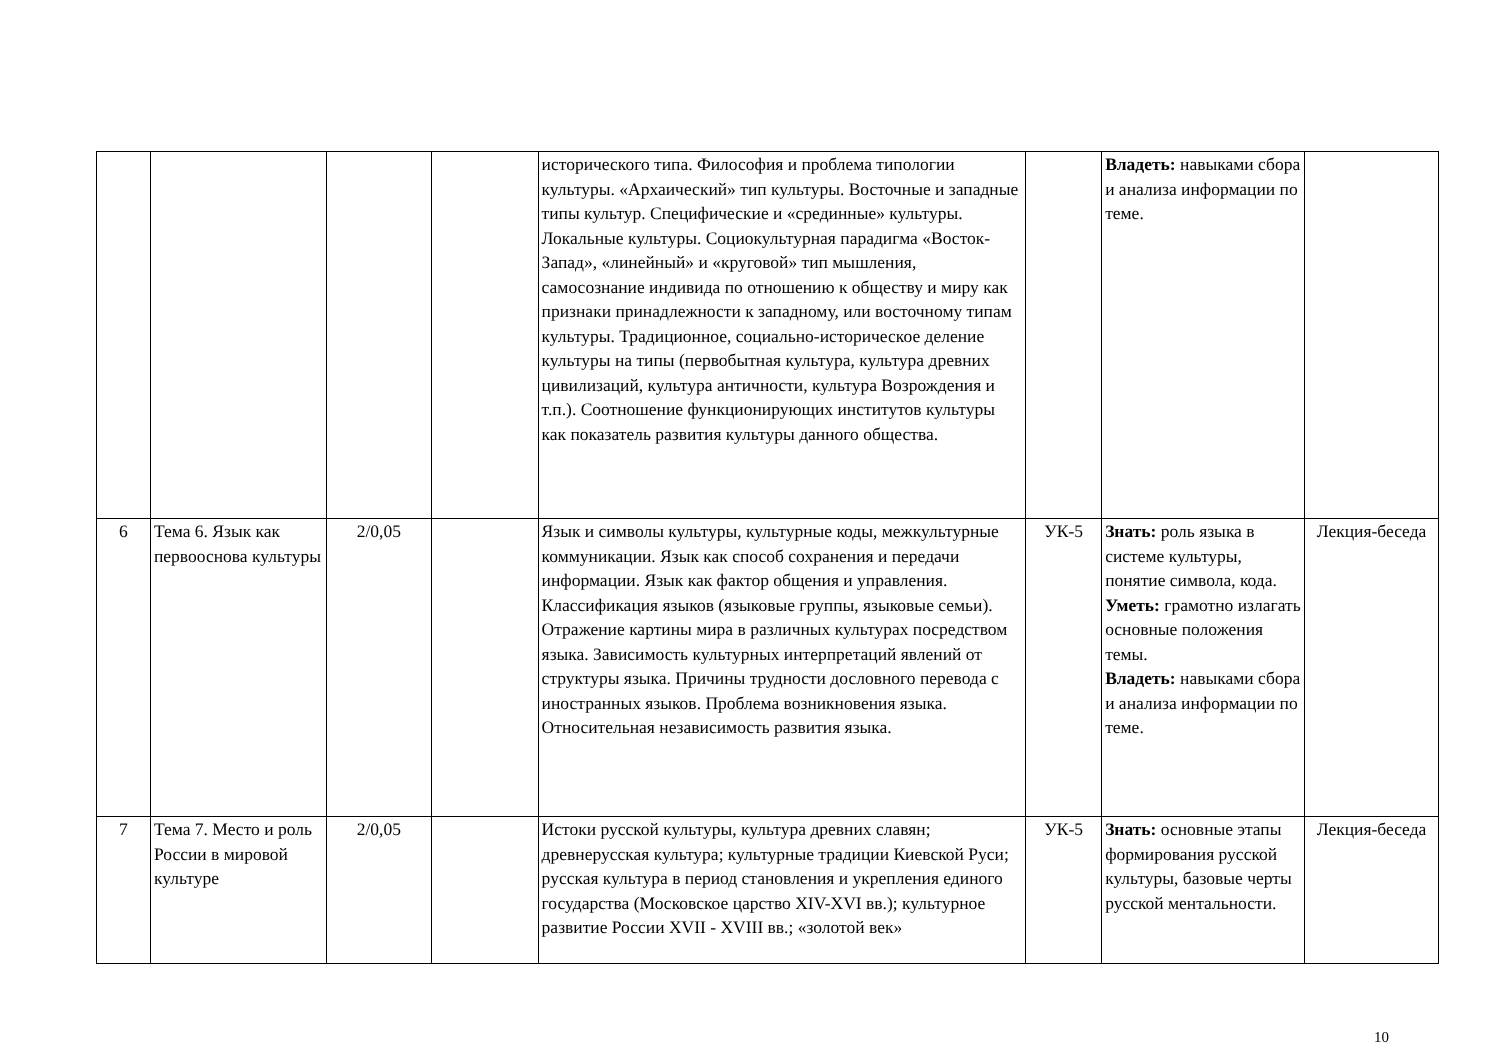| | | | | исторического типа. Философия и проблема типологии культуры. «Архаический» тип культуры. Восточные и западные типы культур. Специфические и «срединные» культуры. Локальные культуры. Социокультурная парадигма «Восток-Запад», «линейный» и «круговой» тип мышления, самосознание индивида по отношению к обществу и миру как признаки принадлежности к западному, или восточному типам культуры. Традиционное, социально-историческое деление культуры на типы (первобытная культура, культура древних цивилизаций, культура античности, культура Возрождения и т.п.). Соотношение функционирующих институтов культуры как показатель развития культуры данного общества. | | Владеть: навыками сбора и анализа информации по теме. | |
| 6 | Тема 6. Язык как первооснова культуры | 2/0,05 | | Язык и символы культуры, культурные коды, межкультурные коммуникации. Язык как способ сохранения и передачи информации. Язык как фактор общения и управления. Классификация языков (языковые группы, языковые семьи). Отражение картины мира в различных культурах посредством языка. Зависимость культурных интерпретаций явлений от структуры языка. Причины трудности дословного перевода с иностранных языков. Проблема возникновения языка. Относительная независимость развития языка. | УК-5 | Знать: роль языка в системе культуры, понятие символа, кода. Уметь: грамотно излагать основные положения темы. Владеть: навыками сбора и анализа информации по теме. | Лекция-беседа |
| 7 | Тема 7. Место и роль России в мировой культуре | 2/0,05 | | Истоки русской культуры, культура древних славян; древнерусская культура; культурные традиции Киевской Руси; русская культура в период становления и укрепления единого государства (Московское царство XIV-XVI вв.); культурное развитие России XVII - XVIII вв.; «золотой век» | УК-5 | Знать: основные этапы формирования русской культуры, базовые черты русской ментальности. | Лекция-беседа |
10